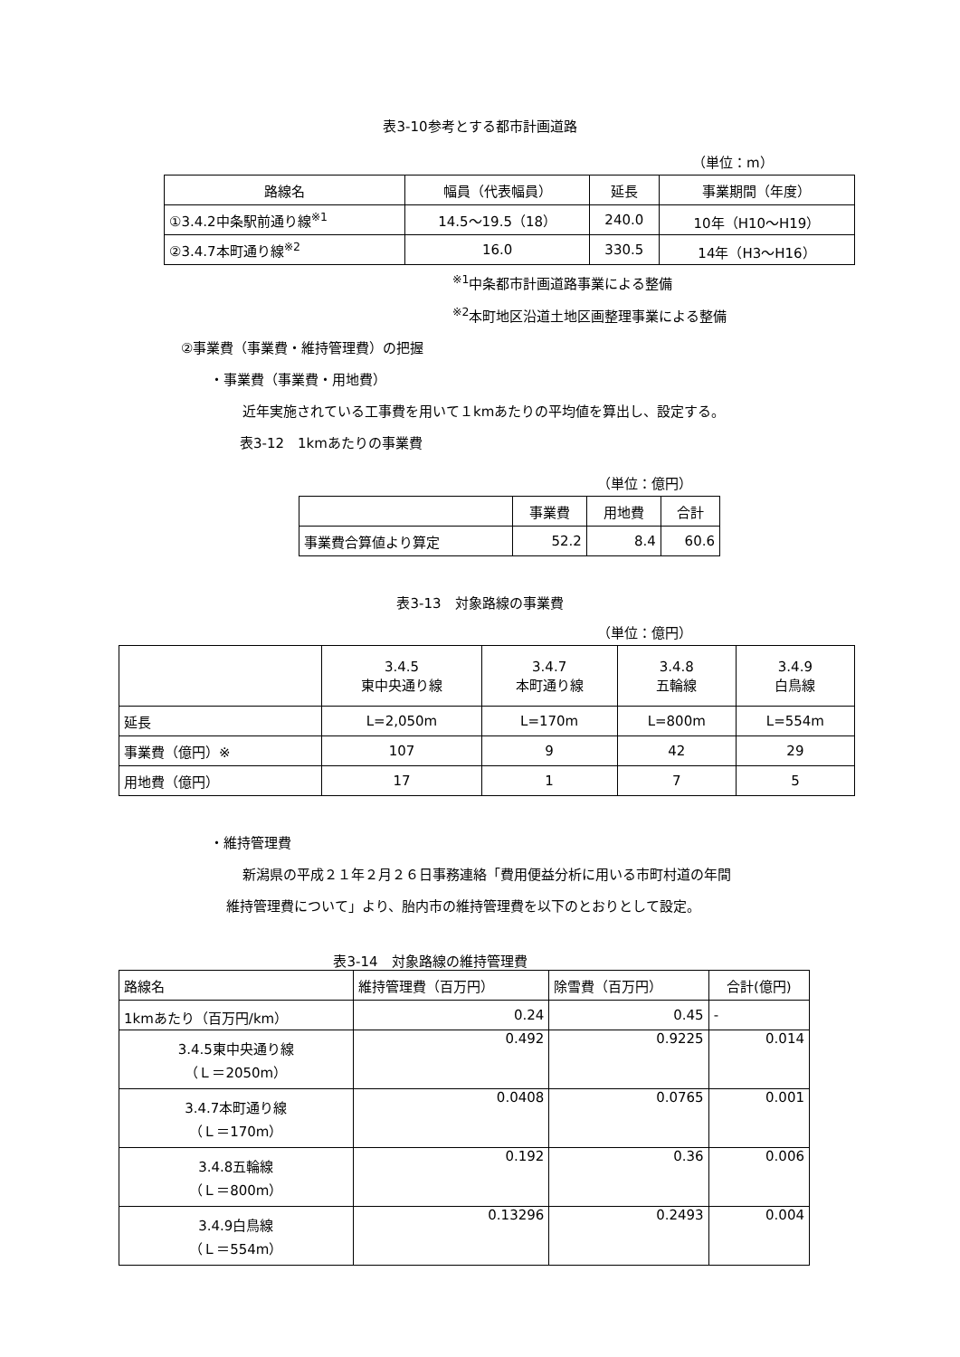表3-10参考とする都市計画道路
（単位：m）
| 路線名 | 幅員（代表幅員） | 延長 | 事業期間（年度） |
| --- | --- | --- | --- |
| ①3.4.2中条駅前通り線<sup>※1</sup> | 14.5～19.5（18） | 240.0 | 10年（H10～H19） |
| ②3.4.7本町通り線<sup>※2</sup> | 16.0 | 330.5 | 14年（H3～H16） |
<sup>※1</sup>中条都市計画道路事業による整備
<sup>※2</sup>本町地区沿道土地区画整理事業による整備
②事業費（事業費・維持管理費）の把握
・事業費（事業費・用地費）
近年実施されている工事費を用いて１kmあたりの平均値を算出し、設定する。
表3-12　1kmあたりの事業費
（単位：億円）
| | 事業費 | 用地費 | 合計 |
| 事業費合算値より算定 | 52.2 | 8.4 | 60.6 |
表3-13　対象路線の事業費
（単位：億円）
| | 3.4.5 東中央通り線 | 3.4.7 本町通り線 | 3.4.8 五輪線 | 3.4.9 白鳥線 |
| 延長 | L=2,050m | L=170m | L=800m | L=554m |
| 事業費（億円）※ | 107 | 9 | 42 | 29 |
| 用地費（億円） | 17 | 1 | 7 | 5 |
・維持管理費
新潟県の平成２１年２月２６日事務連絡「費用便益分析に用いる市町村道の年間
維持管理費について」より、胎内市の維持管理費を以下のとおりとして設定。
表3-14　対象路線の維持管理費
| 路線名 | 維持管理費（百万円） | 除雪費（百万円） | 合計(億円) |
| 1kmあたり（百万円/km） | 0.24 | 0.45 | - |
| 3.4.5東中央通り線 （Ｌ＝2050m） | 0.492 | 0.9225 | 0.014 |
| 3.4.7本町通り線 （Ｌ＝170m） | 0.0408 | 0.0765 | 0.001 |
| 3.4.8五輪線 （Ｌ＝800m） | 0.192 | 0.36 | 0.006 |
| 3.4.9白鳥線 （Ｌ＝554m） | 0.13296 | 0.2493 | 0.004 |